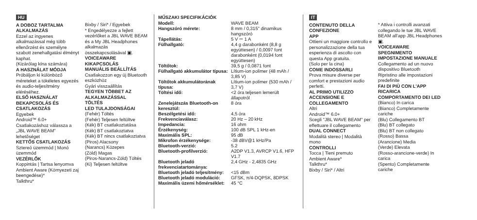HU
A DOBOZ TARTALMA
ALKALMAZÁS
Ezzel az ingyenes alkalmazással még több ellenőrzést és személyre szabott zenehallgatási élményt kaphat.
(Kizárólag kína számára)
A HASZNÁLAT MÓDJA
Próbáljon ki különböző méreteket a tökéletes egyezés és audio-teljesítmény eléréséhez.
ELSŐ HASZNÁLAT
BEKAPCSOLÁS ÉS CSATLAKOZÁS
Egyebek
Android™ 6.0+
Csatlakozáshoz válassza a „JBL WAVE BEAM" lehetőséget
KETTŐS CSATLAKOZÁS
Sztereó üzemmód | Monó üzemmód
VEZÉRLŐK
Koppintás | Tartsa lenyomva
Ambient Aware (Környezeti zaj beengedése)*
Talkthru*
Bixby / Siri* / Egyebek
* Engedélyezze a fejlett vezérlőket a JBL WAVE BEAM és a My JBL Headphones alkalmazás összekapcsolásával ▣.
VOICEAWARE
KIKAPCSOLÁS
MANUÁLIS BEÁLLÍTÁS
Csatlakozzon egy új Bluetooth eszközhöz
Gyári visszaállítás
TEGYEN TÖBBET AZ ALKALMAZÁSSAL
TÖLTÉS
LED TULAJDONSÁGAI
(Fehér) Töltés
(Fehér) Teljesen feltöltve
(Kék) BT csatlakoztatása
(Kék) BT csatlakoztatva
(Kék) BT nincs csatlakoztatva
(Piros) Alacsony
(Narancs) Közepes
(Zöld) Magas
(Piros-Narancs-Zöld) Töltés
(Ki) Teljesen feltöltve
MŰSZAKI SPECIFIKÁCIÓK
| Modell: | WAVE BEAM |
| Hangszóró mérete: | 8 mm / 0,315" dinamikus hangszóró |
| Tápellátás: | 5 V ⎓ 1 A |
| Fülhallgató: | 4,4 g darabonként (8,8 g együttesen) / 0,0097 font darabonként (0,0194 font együttesen) |
| Töltőtok: | 39,5 g / 0,0871 font |
| Fülhallgató akkumulátor típusa: | Lítium-ion polimer (48 mAh / 3,85 V) |
| Töltőtok akkumulátorának típusa: | Lítium-ion polimer (530 mAh / 3,7 V) |
| Töltési idő: | <2 óra teljesen lemerült állapotról |
| Zenelejátszás Bluetooth-on keresztül: | 8 óra |
| Beszélgetési idő: | 4,5 óra |
| Frekvenciaválasz: | 20 Hz – 20 kHz |
| Impedancia: | 16 ohm |
| Érzékenység: | 100 dB SPL 1 kHz-en |
| Maximális SPL: | 95 dB |
| Mikrofon érzékenysége: | -38 dBV@1 kHz/Pa |
| Bluetooth-verzió: | 5.2 |
| Bluetooth-profilverzió: | A2DP V1.3, AVRCP V1.6, HFP V1.7 |
| Bluetooth jeladó frekvenciatartománya: | 2,4 GHz - 2,4835 GHz |
| Bluetooth jeladó teljesítmény: | <15 dBm |
| Bluetooth jeladó moduláció: | GFSK, π/4-DQPSK, 8DPSK |
| Maximális üzemi hőmérséklet: | 45 °C |
IT
CONTENUTO DELLA CONFEZIONE
APP
Ottieni un maggiore controllo e personalizzazione della tua esperienza di ascolto con questa App gratuita.
(Solo per la cina)
COME INDOSSARLI
Prova misure diverse per comfort e prestazioni audio perfetti.
AL PRIMO UTILIZZO
ACCENSIONE E COLLEGAMENTO
Altri
Android™ 6.0+
Scegli "JBL WAVE BEAM" per effettuare il collegamento
DUAL CONNECT
Modalità stereo | Modalità mono
CONTROLLI
Tocca | Tieni premuto
Ambient Aware*
Talkthru*
Bixby / Siri* / Altri
* Attiva i controlli avanzati collegando le tue JBL WAVE BEAM all'app JBL Headphones ▣.
VOICEAWARE
SPEGNIMENTO
IMPOSTAZIONE MANUALE
Collegamento ad un nuovo dispositivo Bluetooth
Ripristino alle impostazioni predefinite
FAI DI PIÙ CON L'APP
RICARICA
COMPORTAMENTO DEI LED
(Bianco) In carica
(Bianco) Completamente cariche
(Blu) Collegamento BT
(Blu) BT collegato
(Blu) BT non collegato
(Rosso) Bassa
(Arancione) Media
(Verde) Elevata
(Rosso-arancione-verde) In carica
(Spento) Completamente cariche